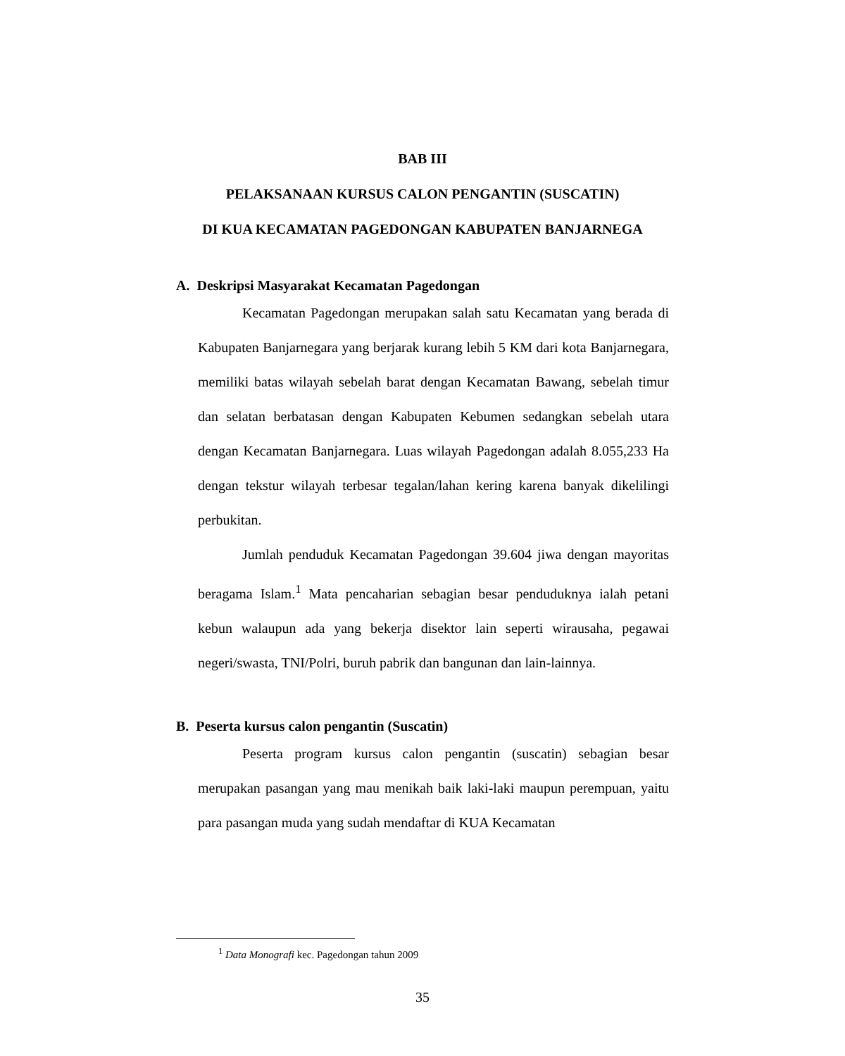BAB III
PELAKSANAAN KURSUS CALON PENGANTIN (SUSCATIN)
DI KUA KECAMATAN PAGEDONGAN KABUPATEN BANJARNEGA
A. Deskripsi Masyarakat Kecamatan Pagedongan
Kecamatan Pagedongan merupakan salah satu Kecamatan yang berada di Kabupaten Banjarnegara yang berjarak kurang lebih 5 KM dari kota Banjarnegara, memiliki batas wilayah sebelah barat dengan Kecamatan Bawang, sebelah timur dan selatan berbatasan dengan Kabupaten Kebumen sedangkan sebelah utara dengan Kecamatan Banjarnegara. Luas wilayah Pagedongan adalah 8.055,233 Ha dengan tekstur wilayah terbesar tegalan/lahan kering karena banyak dikelilingi perbukitan.
Jumlah penduduk Kecamatan Pagedongan 39.604 jiwa dengan mayoritas beragama Islam.<sup>1</sup> Mata pencaharian sebagian besar penduduknya ialah petani kebun walaupun ada yang bekerja disektor lain seperti wirausaha, pegawai negeri/swasta, TNI/Polri, buruh pabrik dan bangunan dan lain-lainnya.
B. Peserta kursus calon pengantin (Suscatin)
Peserta program kursus calon pengantin (suscatin) sebagian besar merupakan pasangan yang mau menikah baik laki-laki maupun perempuan, yaitu para pasangan muda yang sudah mendaftar di KUA Kecamatan
<sup>1</sup> Data Monografi kec. Pagedongan tahun 2009
35